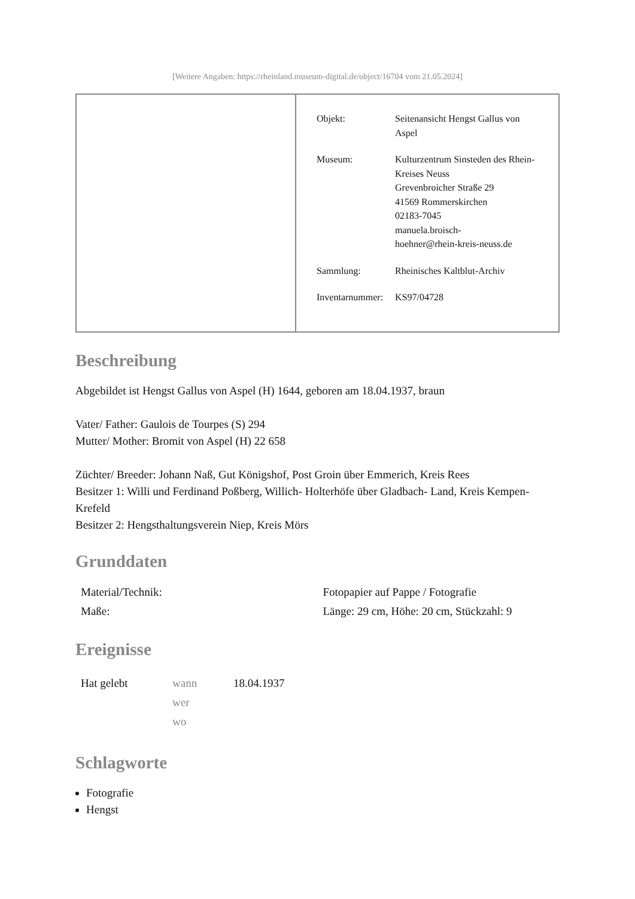[Weitere Angaben: https://rheinland.museum-digital.de/object/16704 vom 21.05.2024]
| | / Objekt: / Seitenansicht Hengst Gallus von Aspel / / Museum: / Kulturzentrum Sinsteden des Rhein-Kreises Neuss Grevenbroicher Straße 29 41569 Rommerskirchen 02183-7045 manuela.broisch- hoehner@rhein-kreis-neuss.de / / Sammlung: / Rheinisches Kaltblut-Archiv / / Inventarnummer: / KS97/04728 / |
Beschreibung
Abgebildet ist Hengst Gallus von Aspel (H) 1644, geboren am 18.04.1937, braun
Vater/ Father: Gaulois de Tourpes (S) 294
Mutter/ Mother: Bromit von Aspel (H) 22 658
Züchter/ Breeder: Johann Naß, Gut Königshof, Post Groin über Emmerich, Kreis Rees
Besitzer 1: Willi und Ferdinand Poßberg, Willich- Holterhöfe über Gladbach- Land, Kreis Kempen- Krefeld
Besitzer 2: Hengsthaltungsverein Niep, Kreis Mörs
Grunddaten
| Material/Technik: | Fotopapier auf Pappe / Fotografie |
| Maße: | Länge: 29 cm, Höhe: 20 cm, Stückzahl: 9 |
Ereignisse
| Hat gelebt | wann wer wo | 18.04.1937 |
Schlagworte
Fotografie
Hengst